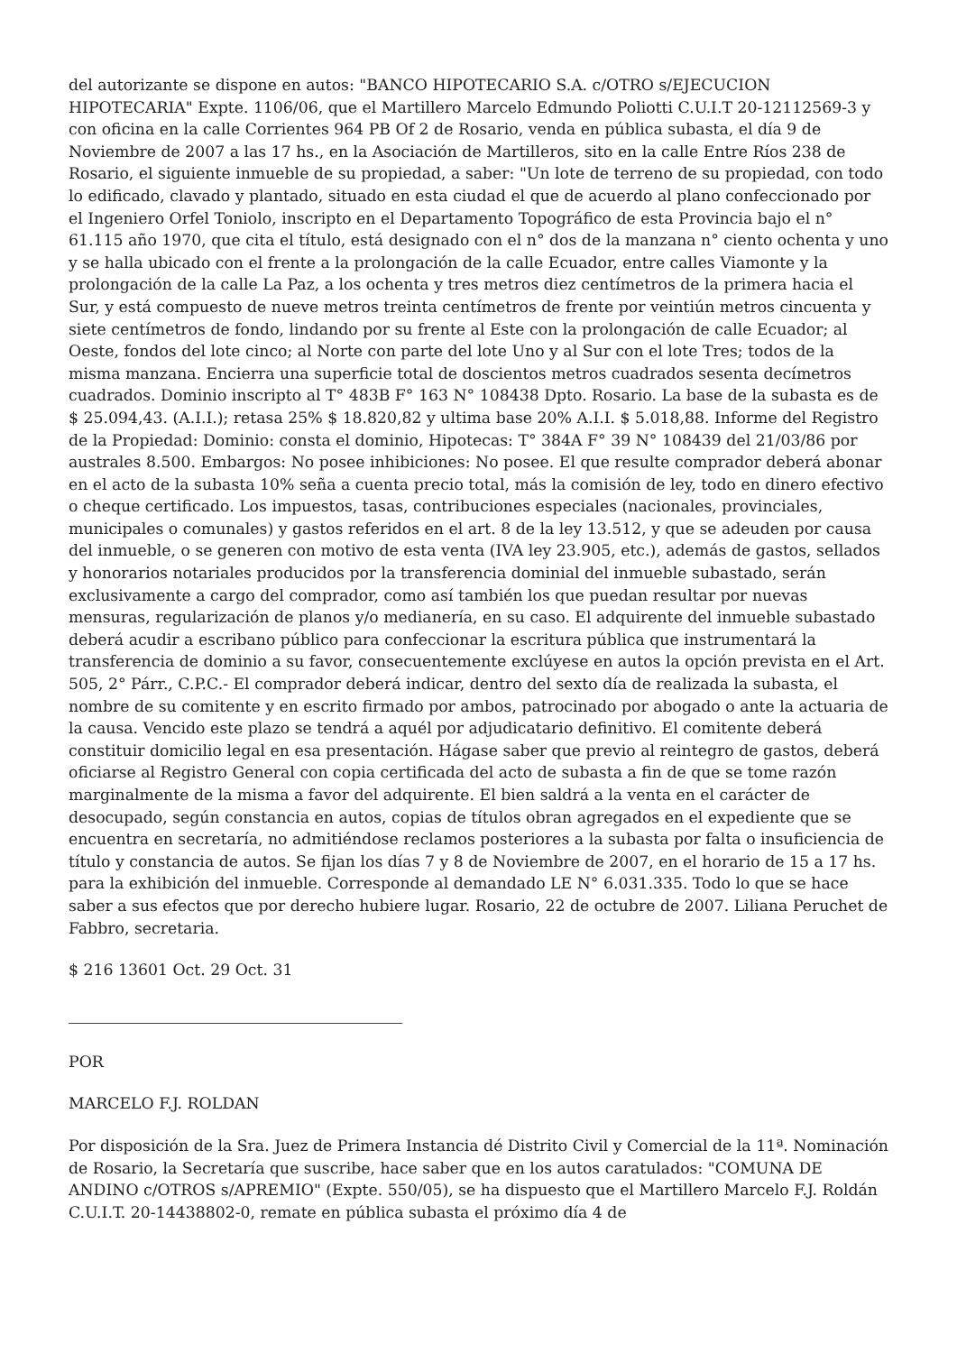del autorizante se dispone en autos: "BANCO HIPOTECARIO S.A. c/OTRO s/EJECUCION HIPOTECARIA" Expte. 1106/06, que el Martillero Marcelo Edmundo Poliotti C.U.I.T 20-12112569-3 y con oficina en la calle Corrientes 964 PB Of 2 de Rosario, venda en pública subasta, el día 9 de Noviembre de 2007 a las 17 hs., en la Asociación de Martilleros, sito en la calle Entre Ríos 238 de Rosario, el siguiente inmueble de su propiedad, a saber: "Un lote de terreno de su propiedad, con todo lo edificado, clavado y plantado, situado en esta ciudad el que de acuerdo al plano confeccionado por el Ingeniero Orfel Toniolo, inscripto en el Departamento Topográfico de esta Provincia bajo el n° 61.115 año 1970, que cita el título, está designado con el n° dos de la manzana n° ciento ochenta y uno y se halla ubicado con el frente a la prolongación de la calle Ecuador, entre calles Viamonte y la prolongación de la calle La Paz, a los ochenta y tres metros diez centímetros de la primera hacia el Sur, y está compuesto de nueve metros treinta centímetros de frente por veintiún metros cincuenta y siete centímetros de fondo, lindando por su frente al Este con la prolongación de calle Ecuador; al Oeste, fondos del lote cinco; al Norte con parte del lote Uno y al Sur con el lote Tres; todos de la misma manzana. Encierra una superficie total de doscientos metros cuadrados sesenta decímetros cuadrados. Dominio inscripto al T° 483B F° 163 N° 108438 Dpto. Rosario. La base de la subasta es de $ 25.094,43. (A.I.I.); retasa 25% $ 18.820,82 y ultima base 20% A.I.I. $ 5.018,88. Informe del Registro de la Propiedad: Dominio: consta el dominio, Hipotecas: T° 384A F° 39 N° 108439 del 21/03/86 por australes 8.500. Embargos: No posee inhibiciones: No posee. El que resulte comprador deberá abonar en el acto de la subasta 10% seña a cuenta precio total, más la comisión de ley, todo en dinero efectivo o cheque certificado. Los impuestos, tasas, contribuciones especiales (nacionales, provinciales, municipales o comunales) y gastos referidos en el art. 8 de la ley 13.512, y que se adeuden por causa del inmueble, o se generen con motivo de esta venta (IVA ley 23.905, etc.), además de gastos, sellados y honorarios notariales producidos por la transferencia dominial del inmueble subastado, serán exclusivamente a cargo del comprador, como así también los que puedan resultar por nuevas mensuras, regularización de planos y/o medianería, en su caso. El adquirente del inmueble subastado deberá acudir a escribano público para confeccionar la escritura pública que instrumentará la transferencia de dominio a su favor, consecuentemente exclúyese en autos la opción prevista en el Art. 505, 2° Párr., C.P.C.- El comprador deberá indicar, dentro del sexto día de realizada la subasta, el nombre de su comitente y en escrito firmado por ambos, patrocinado por abogado o ante la actuaria de la causa. Vencido este plazo se tendrá a aquél por adjudicatario definitivo. El comitente deberá constituir domicilio legal en esa presentación. Hágase saber que previo al reintegro de gastos, deberá oficiarse al Registro General con copia certificada del acto de subasta a fin de que se tome razón marginalmente de la misma a favor del adquirente. El bien saldrá a la venta en el carácter de desocupado, según constancia en autos, copias de títulos obran agregados en el expediente que se encuentra en secretaría, no admitiéndose reclamos posteriores a la subasta por falta o insuficiencia de título y constancia de autos. Se fijan los días 7 y 8 de Noviembre de 2007, en el horario de 15 a 17 hs. para la exhibición del inmueble. Corresponde al demandado LE N° 6.031.335. Todo lo que se hace saber a sus efectos que por derecho hubiere lugar. Rosario, 22 de octubre de 2007. Liliana Peruchet de Fabbro, secretaria.
$ 216 13601 Oct. 29 Oct. 31
POR
MARCELO F.J. ROLDAN
Por disposición de la Sra. Juez de Primera Instancia dé Distrito Civil y Comercial de la 11ª. Nominación de Rosario, la Secretaría que suscribe, hace saber que en los autos caratulados: "COMUNA DE ANDINO c/OTROS s/APREMIO" (Expte. 550/05), se ha dispuesto que el Martillero Marcelo F.J. Roldán C.U.I.T. 20-14438802-0, remate en pública subasta el próximo día 4 de